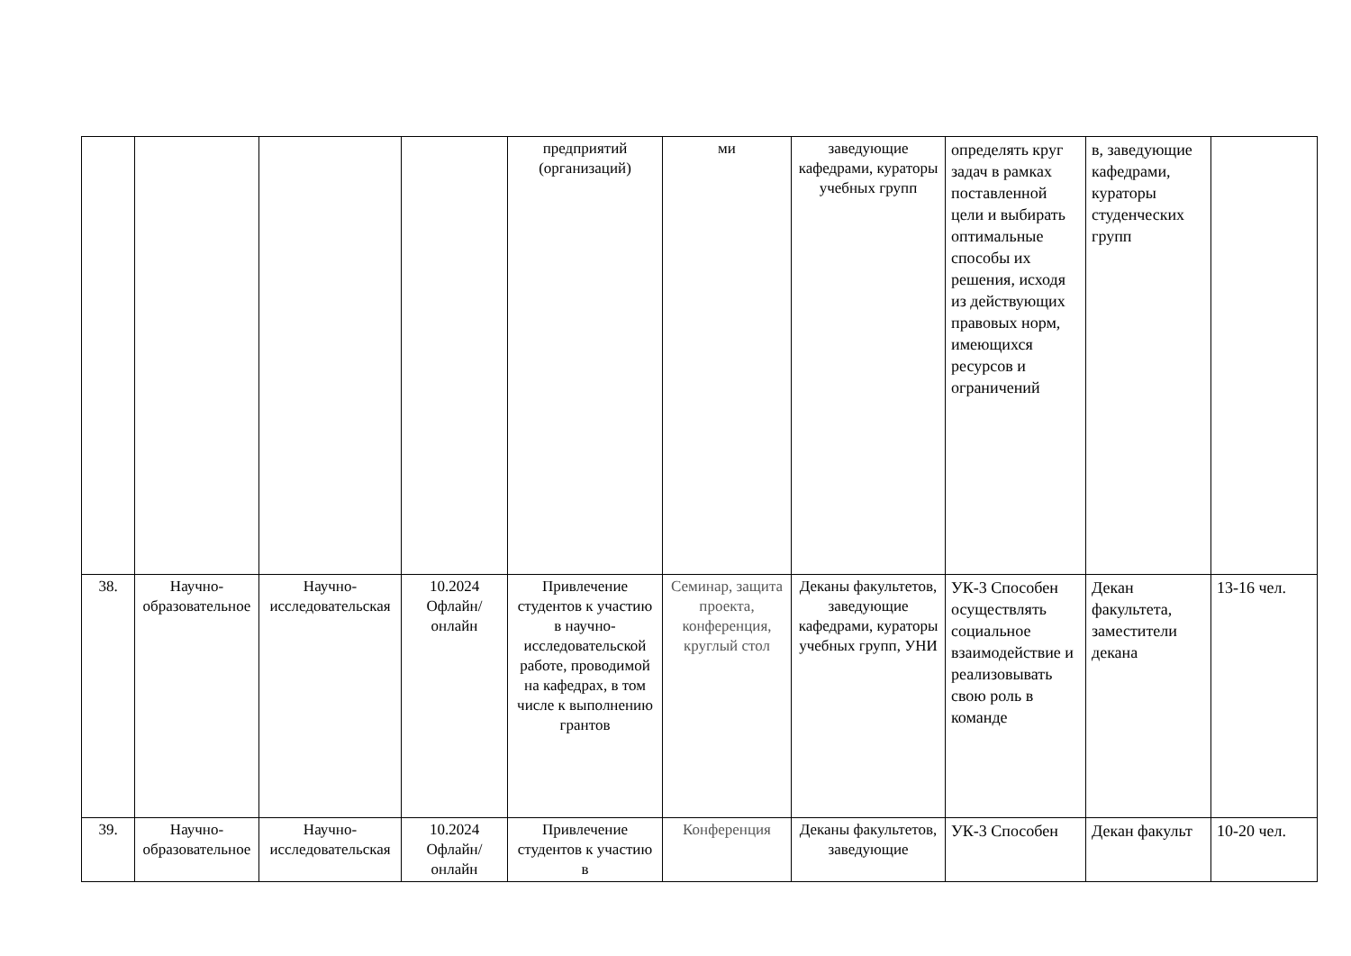| | | | | предприятий (организаций) | ми | заведующие кафедрами, кураторы учебных групп | определять круг задач в рамках поставленной цели и выбирать оптимальные способы их решения, исходя из действующих правовых норм, имеющихся ресурсов и ограничений | в, заведующие кафедрами, кураторы студенческих групп | |
| 38. | Научно-образовательное | Научно-исследовательская | 10.2024 Офлайн/ онлайн | Привлечение студентов к участию в научно-исследовательской работе, проводимой на кафедрах, в том числе к выполнению грантов | Семинар, защита проекта, конференция, круглый стол | Деканы факультетов, заведующие кафедрами, кураторы учебных групп, УНИ | УК-3 Способен осуществлять социальное взаимодействие и реализовывать свою роль в команде | Декан факультета, заместители декана | 13-16 чел. |
| 39. | Научно-образовательное | Научно-исследовательская | 10.2024 Офлайн/ онлайн | Привлечение студентов к участию в | Конференция | Деканы факультетов, заведующие | УК-3 Способен | Декан факульт | 10-20 чел. |